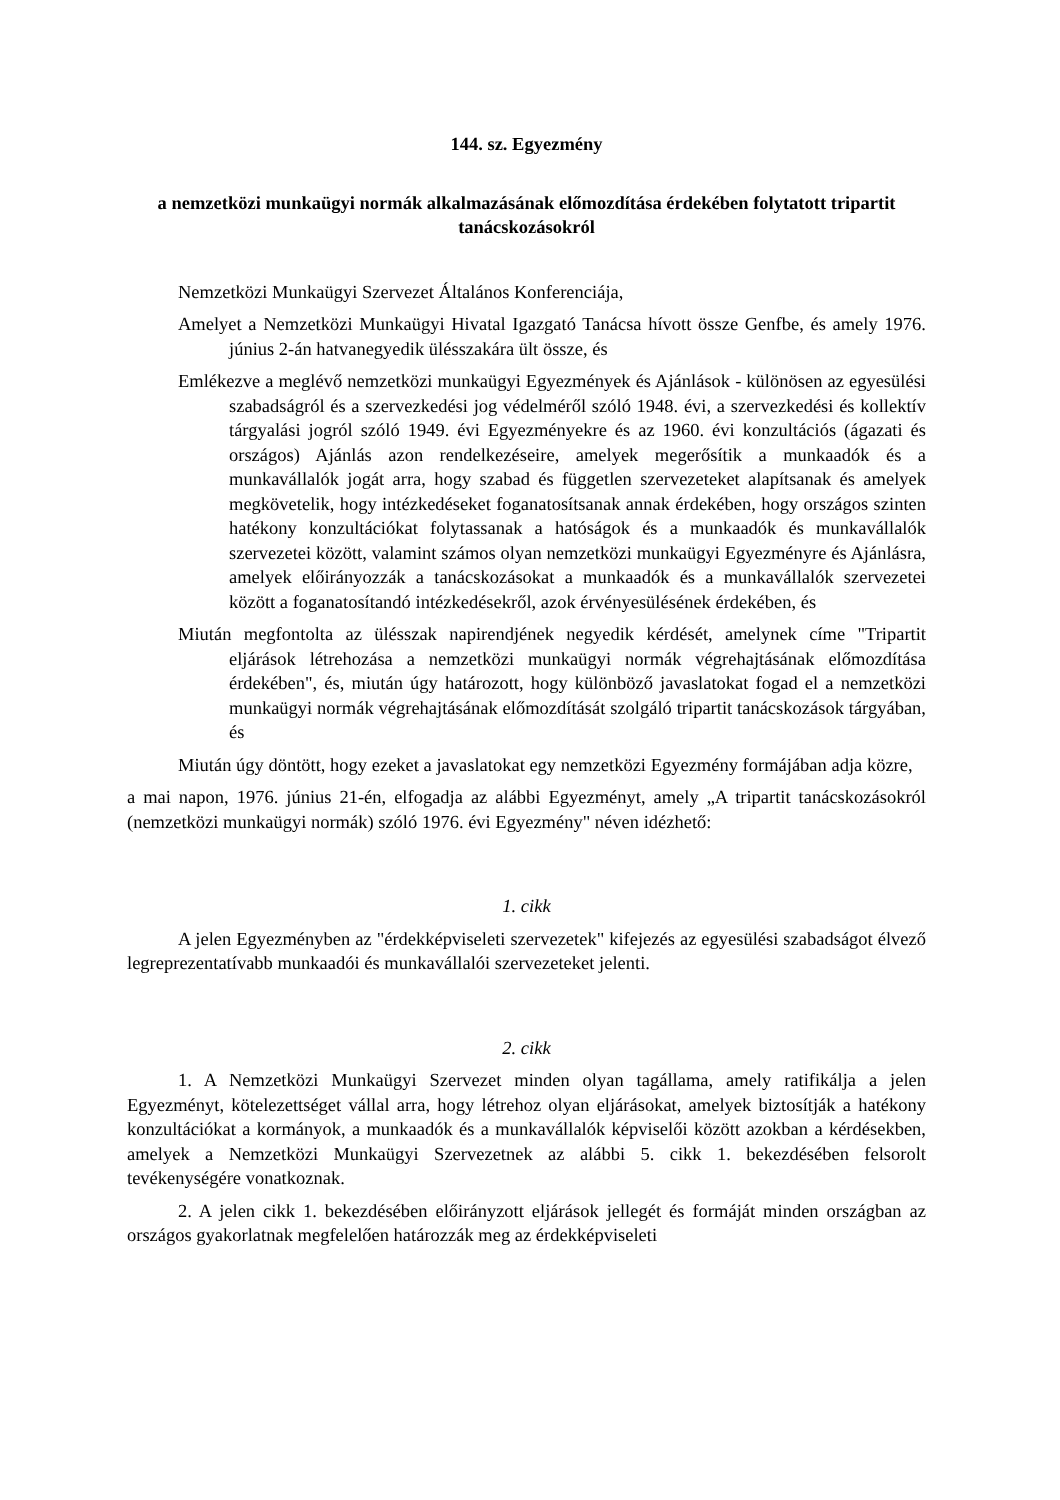144. sz. Egyezmény
a nemzetközi munkaügyi normák alkalmazásának előmozdítása érdekében folytatott tripartit tanácskozásokról
Nemzetközi Munkaügyi Szervezet Általános Konferenciája,
Amelyet a Nemzetközi Munkaügyi Hivatal Igazgató Tanácsa hívott össze Genfbe, és amely 1976. június 2-án hatvanegyedik ülésszakára ült össze, és
Emlékezve a meglévő nemzetközi munkaügyi Egyezmények és Ajánlások - különösen az egyesülési szabadságról és a szervezkedési jog védelméről szóló 1948. évi, a szervezkedési és kollektív tárgyalási jogról szóló 1949. évi Egyezményekre és az 1960. évi konzultációs (ágazati és országos) Ajánlás azon rendelkezéseire, amelyek megerősítik a munkaadók és a munkavállalók jogát arra, hogy szabad és független szervezeteket alapítsanak és amelyek megkövetelik, hogy intézkedéseket foganatosítsanak annak érdekében, hogy országos szinten hatékony konzultációkat folytassanak a hatóságok és a munkaadók és munkavállalók szervezetei között, valamint számos olyan nemzetközi munkaügyi Egyezményre és Ajánlásra, amelyek előirányozzák a tanácskozásokat a munkaadók és a munkavállalók szervezetei között a foganatosítandó intézkedésekről, azok érvényesülésének érdekében, és
Miután megfontolta az ülésszak napirendjének negyedik kérdését, amelynek címe "Tripartit eljárások létrehozása a nemzetközi munkaügyi normák végrehajtásának előmozdítása érdekében", és, miután úgy határozott, hogy különböző javaslatokat fogad el a nemzetközi munkaügyi normák végrehajtásának előmozdítását szolgáló tripartit tanácskozások tárgyában, és
Miután úgy döntött, hogy ezeket a javaslatokat egy nemzetközi Egyezmény formájában adja közre,
a mai napon, 1976. június 21-én, elfogadja az alábbi Egyezményt, amely „A tripartit tanácskozásokról (nemzetközi munkaügyi normák) szóló 1976. évi Egyezmény" néven idézhető:
1. cikk
A jelen Egyezményben az "érdekképviseleti szervezetek" kifejezés az egyesülési szabadságot élvező legreprezentatívabb munkaadói és munkavállalói szervezeteket jelenti.
2. cikk
1. A Nemzetközi Munkaügyi Szervezet minden olyan tagállama, amely ratifikálja a jelen Egyezményt, kötelezettséget vállal arra, hogy létrehoz olyan eljárásokat, amelyek biztosítják a hatékony konzultációkat a kormányok, a munkaadók és a munkavállalók képviselői között azokban a kérdésekben, amelyek a Nemzetközi Munkaügyi Szervezetnek az alábbi 5. cikk 1. bekezdésében felsorolt tevékenységére vonatkoznak.
2. A jelen cikk 1. bekezdésében előirányzott eljárások jellegét és formáját minden országban az országos gyakorlatnak megfelelően határozzák meg az érdekképviseleti